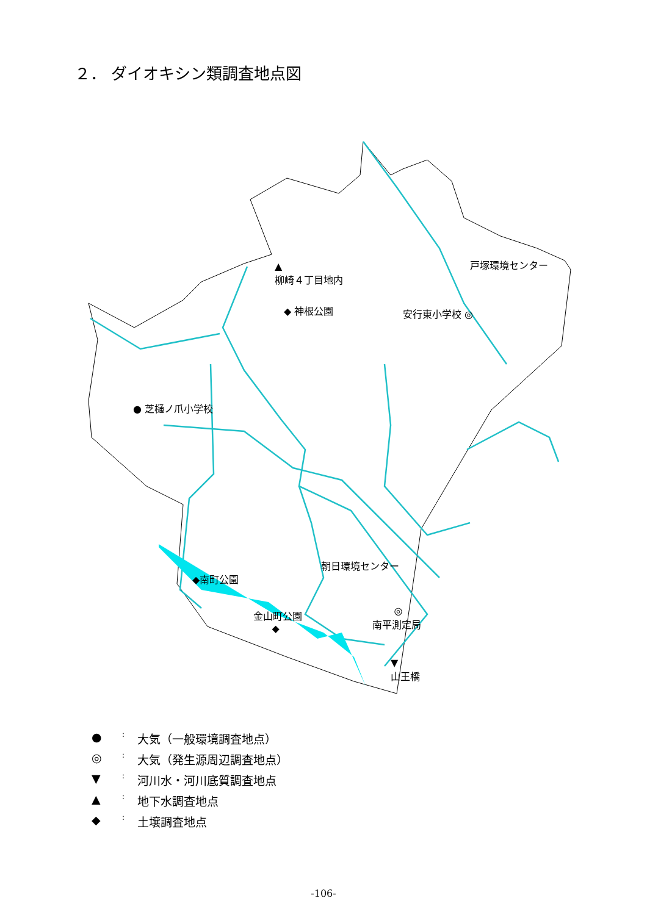２． ダイオキシン類調査地点図
▲
柳崎４丁目地内
◆ 神根公園 安行東小学校 ◎
戸塚環境センター
● 芝樋ノ爪小学校
朝日環境センター
◆南町公園
金山町公園
◆
◎
南平測定局
▼
山王橋
●: 大気（一般環境調査地点）
◎: 大気（発生源周辺調査地点）
▼: 河川水・河川底質調査地点
▲: 地下水調査地点
◆: 土壌調査地点
-106-